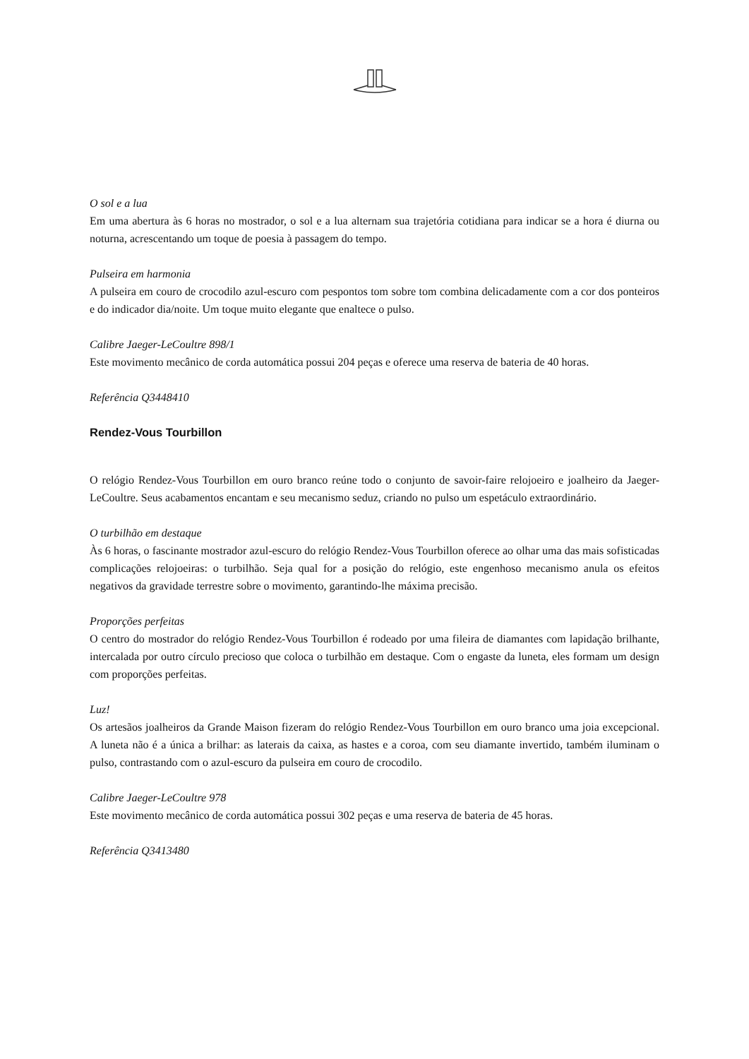O sol e a lua
Em uma abertura às 6 horas no mostrador, o sol e a lua alternam sua trajetória cotidiana para indicar se a hora é diurna ou noturna, acrescentando um toque de poesia à passagem do tempo.
Pulseira em harmonia
A pulseira em couro de crocodilo azul-escuro com pespontos tom sobre tom combina delicadamente com a cor dos ponteiros e do indicador dia/noite. Um toque muito elegante que enaltece o pulso.
Calibre Jaeger-LeCoultre 898/1
Este movimento mecânico de corda automática possui 204 peças e oferece uma reserva de bateria de 40 horas.
Referência Q3448410
Rendez-Vous Tourbillon
O relógio Rendez-Vous Tourbillon em ouro branco reúne todo o conjunto de savoir-faire relojoeiro e joalheiro da Jaeger-LeCoultre. Seus acabamentos encantam e seu mecanismo seduz, criando no pulso um espetáculo extraordinário.
O turbilhão em destaque
Às 6 horas, o fascinante mostrador azul-escuro do relógio Rendez-Vous Tourbillon oferece ao olhar uma das mais sofisticadas complicações relojoeiras: o turbilhão. Seja qual for a posição do relógio, este engenhoso mecanismo anula os efeitos negativos da gravidade terrestre sobre o movimento, garantindo-lhe máxima precisão.
Proporções perfeitas
O centro do mostrador do relógio Rendez-Vous Tourbillon é rodeado por uma fileira de diamantes com lapidação brilhante, intercalada por outro círculo precioso que coloca o turbilhão em destaque. Com o engaste da luneta, eles formam um design com proporções perfeitas.
Luz!
Os artesãos joalheiros da Grande Maison fizeram do relógio Rendez-Vous Tourbillon em ouro branco uma joia excepcional. A luneta não é a única a brilhar: as laterais da caixa, as hastes e a coroa, com seu diamante invertido, também iluminam o pulso, contrastando com o azul-escuro da pulseira em couro de crocodilo.
Calibre Jaeger-LeCoultre 978
Este movimento mecânico de corda automática possui 302 peças e uma reserva de bateria de 45 horas.
Referência Q3413480